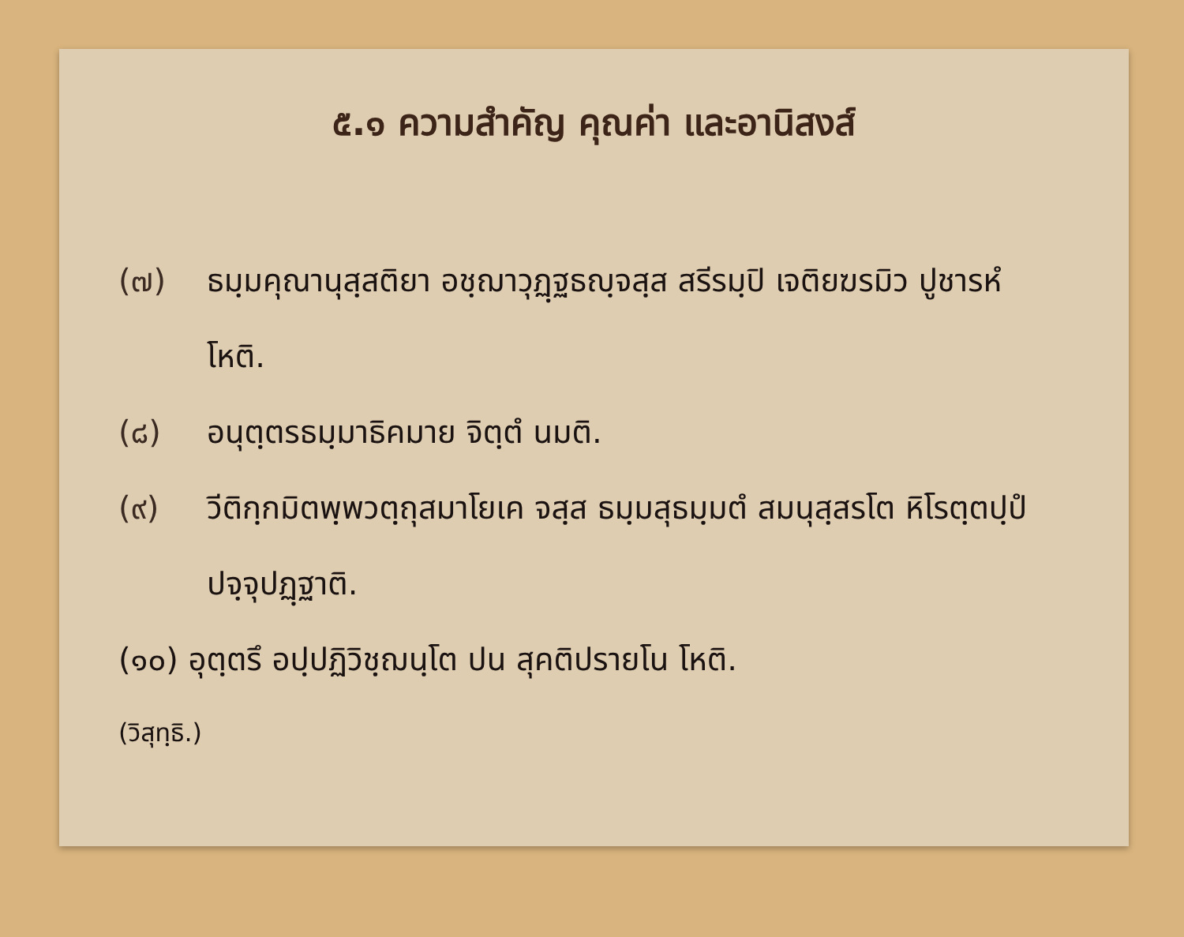๕.๑ ความสำคัญ คุณค่า และอานิสงส์
(๗) ธมฺมคุณานุสฺสติยา อชฺฌาวุฏฺฐธญฺจสฺส สรีรมฺปิ เจติยฆรมิว ปูชารหํ โหติ.
(๘) อนุตฺตรธมฺมาธิคมาย จิตฺตํ นมติ.
(๙) วีติกฺกมิตพฺพวตฺถุสมาโยเค จสฺส ธมฺมสุธมฺมตํ สมนุสฺสรโต หิโรตฺตปฺปํ ปจฺจุปฏฺฐาติ.
(๑๐) อุตฺตรึ อปฺปฏิวิชฺฌนฺโต ปน สุคติปรายโน โหติ.
(วิสุทฺธิ.)